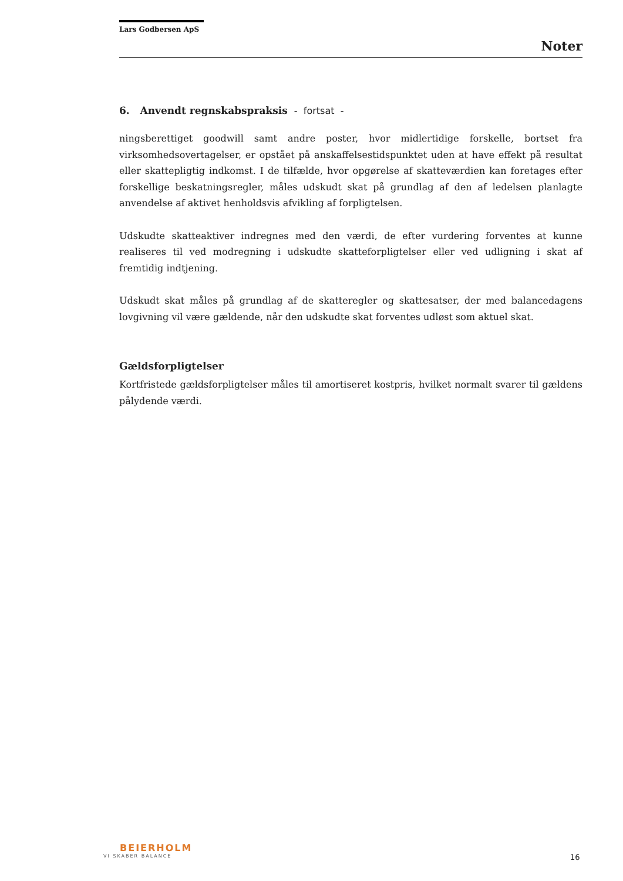Lars Godbersen ApS
Noter
6. Anvendt regnskabspraksis - fortsat -
ningsberettiget goodwill samt andre poster, hvor midlertidige forskelle, bortset fra virksomhedsovertagelser, er opstået på anskaffelsestidspunktet uden at have effekt på resultat eller skattepligtig indkomst. I de tilfælde, hvor opgørelse af skatteværdien kan foretages efter forskellige beskatningsregler, måles udskudt skat på grundlag af den af ledelsen planlagte anvendelse af aktivet henholdsvis afvikling af forpligtelsen.
Udskudte skatteaktiver indregnes med den værdi, de efter vurdering forventes at kunne realiseres til ved modregning i udskudte skatteforpligtelser eller ved udligning i skat af fremtidig indtjening.
Udskudt skat måles på grundlag af de skatteregler og skattesatser, der med balancedagens lovgivning vil være gældende, når den udskudte skat forventes udløst som aktuel skat.
Gældsforpligtelser
Kortfristede gældsforpligtelser måles til amortiseret kostpris, hvilket normalt svarer til gældens pålydende værdi.
BEIERHOLM
VI SKABER BALANCE
16